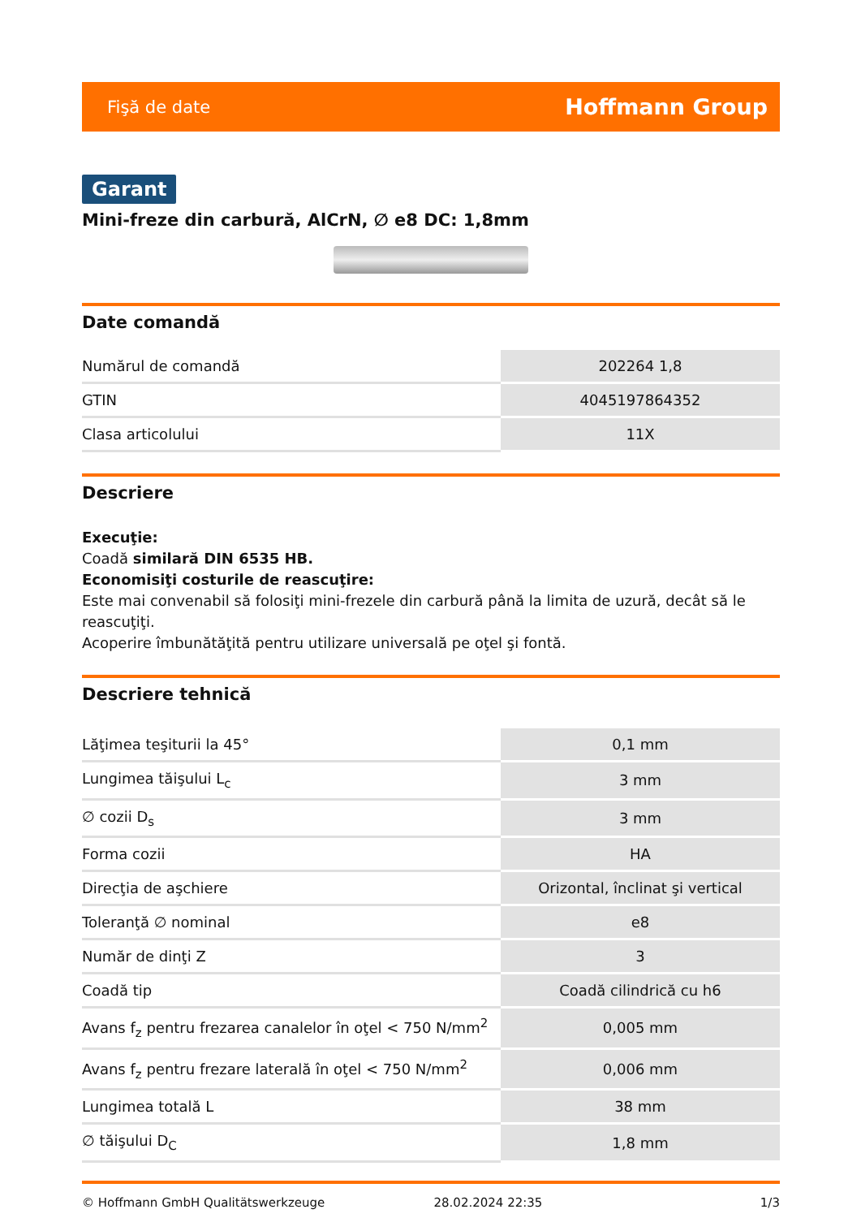Fişă de date Hoffmann Group
Garant
Mini-freze din carbură, AlCrN, ∅ e8 DC: 1,8mm
Date comandă
| Numărul de comandă | 202264 1,8 |
| GTIN | 4045197864352 |
| Clasa articolului | 11X |
Descriere
Execuţie:
Coadă similară DIN 6535 HB.
Economisiţi costurile de reascuţire:
Este mai convenabil să folosiţi mini-frezele din carbură până la limita de uzură, decât să le reascuţiţi.
Acoperire îmbunătăţită pentru utilizare universală pe oţel şi fontă.
Descriere tehnică
| Lăţimea teşiturii la 45° | 0,1 mm |
| Lungimea tăişului L<sub>c</sub> | 3 mm |
| ∅ cozii D<sub>s</sub> | 3 mm |
| Forma cozii | HA |
| Direcţia de aşchiere | Orizontal, înclinat şi vertical |
| Toleranţă ∅ nominal | e8 |
| Număr de dinţi Z | 3 |
| Coadă tip | Coadă cilindrică cu h6 |
| Avans f<sub>z</sub> pentru frezarea canalelor în oţel < 750 N/mm<sup>2</sup> | 0,005 mm |
| Avans f<sub>z</sub> pentru frezare laterală în oţel < 750 N/mm<sup>2</sup> | 0,006 mm |
| Lungimea totală L | 38 mm |
| ∅ tăişului D<sub>C</sub> | 1,8 mm |
© Hoffmann GmbH Qualitätswerkzeuge 28.02.2024 22:35 1/3